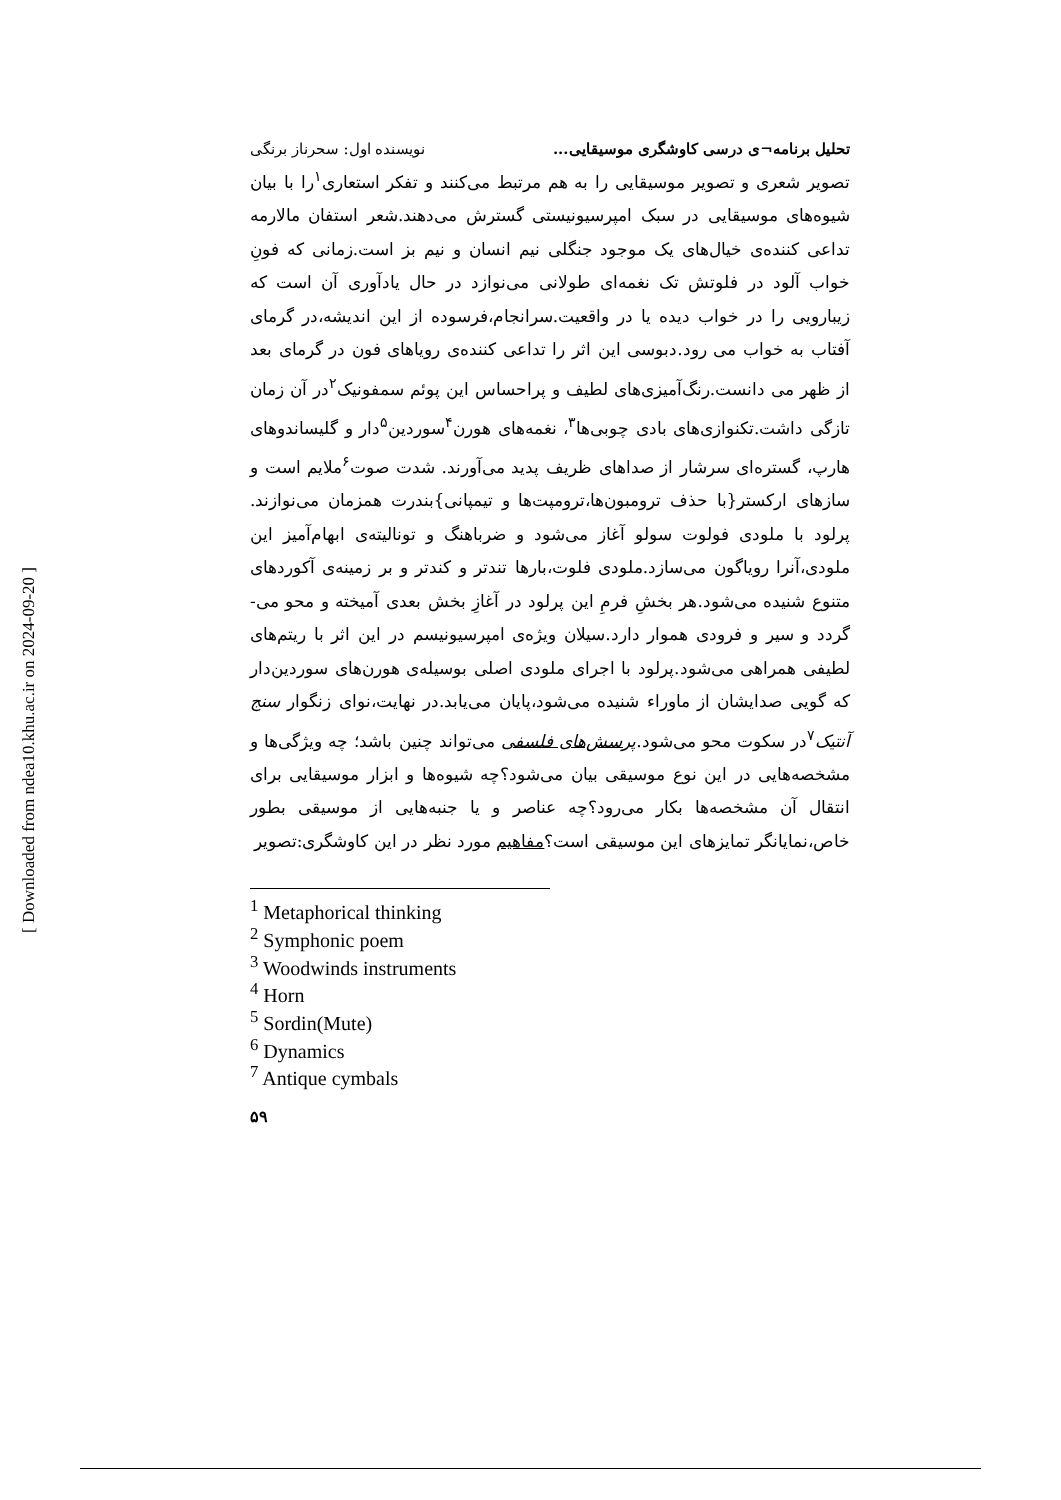[ Downloaded from ndea10.khu.ac.ir on 2024-09-20 ]
تحلیل برنامه¬ی درسی کاوشگری موسیقایی... نویسنده اول: سحرناز برنگی
تصویر شعری و تصویر موسیقایی را به هم مرتبط می‌کنند و تفکر استعاری<sup>۱</sup>را با بیان شیوه‌های موسیقایی در سبک امپرسیونیستی گسترش می‌دهند.شعر استفان مالارمه تداعی کننده‌ی خیال‌های یک موجود جنگلی نیم انسان و نیم بز است.زمانی که فونِ خواب آلود در فلوتش تک نغمه‌ای طولانی می‌نوازد در حال یادآوری آن است که زیبارویی را در خواب دیده یا در واقعیت.سرانجام،فرسوده از این اندیشه،در گرمای آفتاب به خواب می رود.دبوسی این اثر را تداعی کننده‌ی رویاهای فون در گرمای بعد از ظهر می دانست.رنگ‌آمیزی‌های لطیف و پراحساس این پوئم سمفونیک<sup>۲</sup>در آن زمان تازگی داشت.تکنوازی‌های بادی چوبی‌ها<sup>۳</sup>، نغمه‌های هورن<sup>۴</sup>سوردین<sup>۵</sup>دار و گلیساندوهای هارپ، گستره‌ای سرشار از صداهای ظریف پدید می‌آورند. شدت صوت<sup>۶</sup>ملایم است و سازهای ارکستر{با حذف ترومبون‌ها،ترومپت‌ها و تیمپانی}بندرت همزمان می‌نوازند. پرلود با ملودی فولوت سولو آغاز می‌شود و ضرباهنگ و تونالیته‌ی ابهام‌آمیز این ملودی،آنرا رویاگون می‌سازد.ملودی فلوت،بارها تندتر و کندتر و بر زمینه‌ی آکوردهای متنوع شنیده می‌شود.هر بخشِ فرمِ این پرلود در آغازِ بخش بعدی آمیخته و محو می-گردد و سیر و فرودی هموار دارد.سیلان ویژه‌ی امپرسیونیسم در این اثر با ریتم‌های لطیفی همراهی می‌شود.پرلود با اجرای ملودی اصلی بوسیله‌ی هورن‌های سوردین‌دار که گویی صدایشان از ماوراء شنیده می‌شود،پایان می‌یابد.در نهایت،نوای زنگوار سنج آنتیک<sup>۷</sup>در سکوت محو می‌شود.پرسش‌های فلسفی می‌تواند چنین باشد؛ چه ویژگی‌ها و مشخصه‌هایی در این نوع موسیقی بیان می‌شود؟چه شیوه‌ها و ابزار موسیقایی برای انتقال آن مشخصه‌ها بکار می‌رود؟چه عناصر و یا جنبه‌هایی از موسیقی بطور خاص،نمایانگر تمایزهای این موسیقی است؟مفاهیم مورد نظر در این کاوشگری:تصویر
<sup>1</sup> Metaphorical thinking
<sup>2</sup> Symphonic poem
<sup>3</sup> Woodwinds instruments
<sup>4</sup> Horn
<sup>5</sup> Sordin(Mute)
<sup>6</sup> Dynamics
<sup>7</sup> Antique cymbals
۵۹